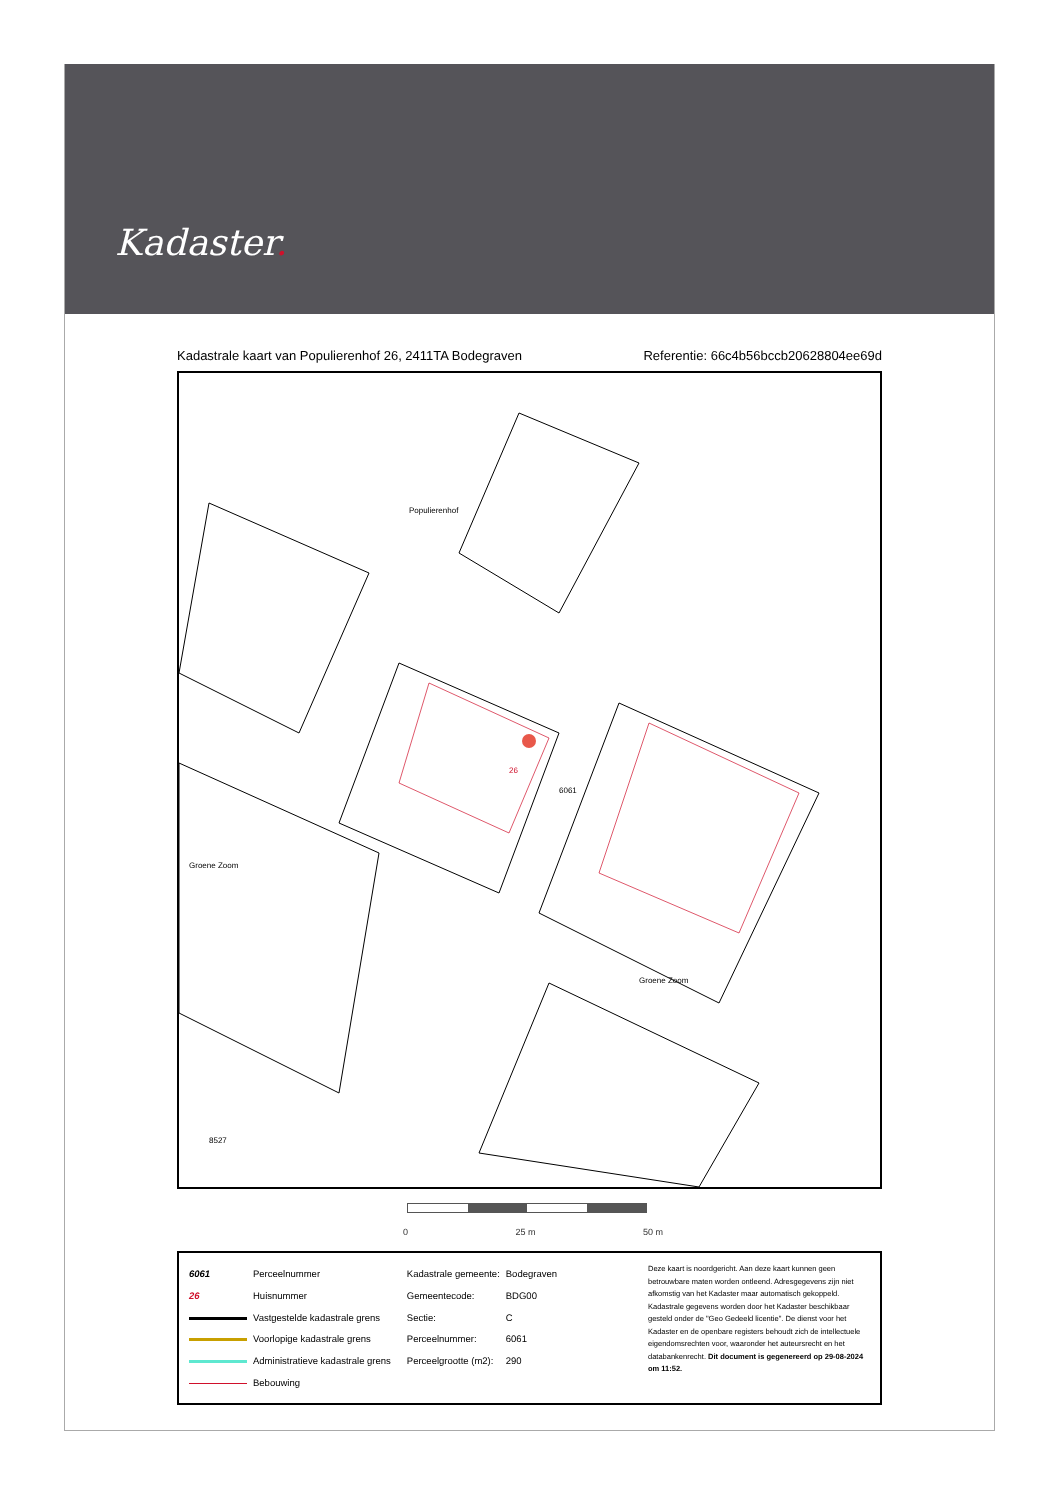Kadaster.
Kadastrale kaart van Populierenhof 26, 2411TA Bodegraven
Referentie: 66c4b56bccb20628804ee69d
6061
26
Populierenhof
Groene Zoom
Groene Zoom
8527
0 25 m 50 m
| 6061 | Perceelnummer | Kadastrale gemeente: | Bodegraven |
| 26 | Huisnummer | Gemeentecode: | BDG00 |
| | Vastgestelde kadastrale grens | Sectie: | C |
| | Voorlopige kadastrale grens | Perceelnummer: | 6061 |
| | Administratieve kadastrale grens | Perceelgrootte (m2): | 290 |
| | Bebouwing | | |
Deze kaart is noordgericht. Aan deze kaart kunnen geen betrouwbare maten worden ontleend. Adresgegevens zijn niet afkomstig van het Kadaster maar automatisch gekoppeld. Kadastrale gegevens worden door het Kadaster beschikbaar gesteld onder de "Geo Gedeeld licentie". De dienst voor het Kadaster en de openbare registers behoudt zich de intellectuele eigendomsrechten voor, waaronder het auteursrecht en het databankenrecht. Dit document is gegenereerd op 29-08-2024 om 11:52.